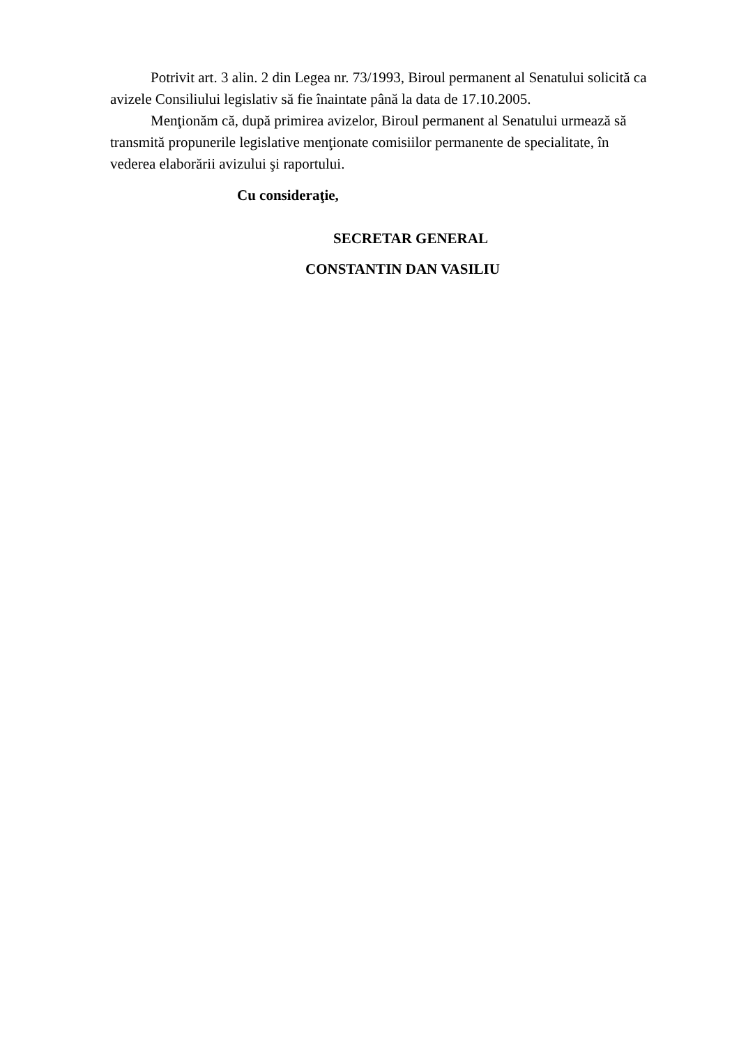Potrivit art. 3 alin. 2 din Legea nr. 73/1993, Biroul permanent al Senatului solicită ca avizele Consiliului legislativ să fie înaintate până la data de 17.10.2005.
Menţionăm că, după primirea avizelor, Biroul permanent al Senatului urmează să transmită propunerile legislative menţionate comisiilor permanente de specialitate, în vederea elaborării avizului şi raportului.
Cu consideraţie,
SECRETAR GENERAL
CONSTANTIN DAN VASILIU